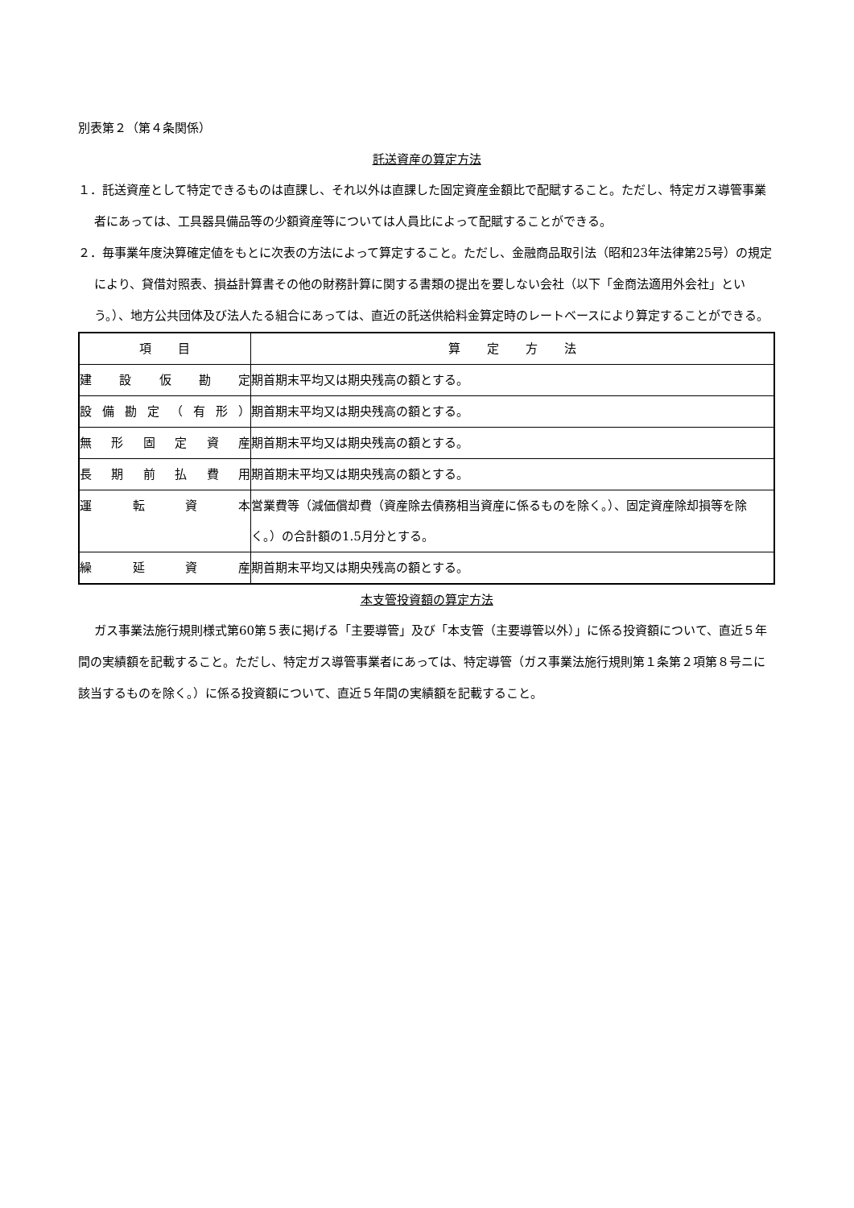別表第２（第４条関係）
託送資産の算定方法
１．託送資産として特定できるものは直課し、それ以外は直課した固定資産金額比で配賦すること。ただし、特定ガス導管事業者にあっては、工具器具備品等の少額資産等については人員比によって配賦することができる。
２．毎事業年度決算確定値をもとに次表の方法によって算定すること。ただし、金融商品取引法（昭和23年法律第25号）の規定により、貸借対照表、損益計算書その他の財務計算に関する書類の提出を要しない会社（以下「金商法適用外会社」という。）、地方公共団体及び法人たる組合にあっては、直近の託送供給料金算定時のレートベースにより算定することができる。
| 項 目 | 算 定 方 法 |
| --- | --- |
| 建設仮勘定 | 期首期末平均又は期央残高の額とする。 |
| 設備勘定（有形） | 期首期末平均又は期央残高の額とする。 |
| 無形固定資産 | 期首期末平均又は期央残高の額とする。 |
| 長期前払費用 | 期首期末平均又は期央残高の額とする。 |
| 運転資本 | 営業費等（減価償却費（資産除去債務相当資産に係るものを除く。）、固定資産除却損等を除く。）の合計額の1.5月分とする。 |
| 繰延資産 | 期首期末平均又は期央残高の額とする。 |
本支管投資額の算定方法
ガス事業法施行規則様式第60第５表に掲げる「主要導管」及び「本支管（主要導管以外）」に係る投資額について、直近５年間の実績額を記載すること。ただし、特定ガス導管事業者にあっては、特定導管（ガス事業法施行規則第１条第２項第８号ニに該当するものを除く。）に係る投資額について、直近５年間の実績額を記載すること。